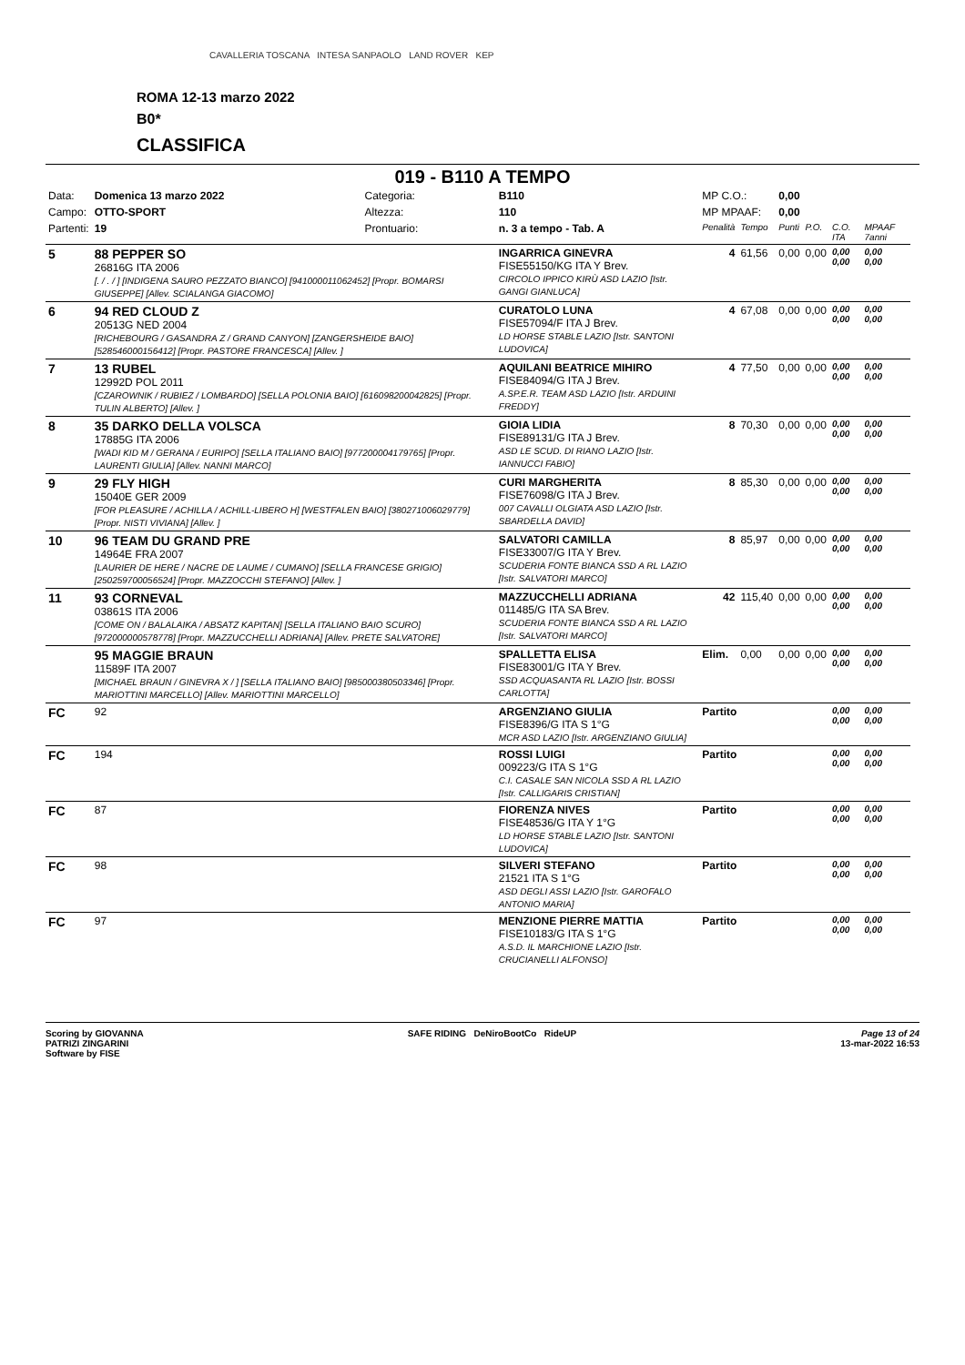CAVALLERIA TOSCANA INTESA SANPAOLO LAND ROVER KEP
ROMA 12-13 marzo 2022
B0*
CLASSIFICA
019 - B110 A TEMPO
| Data: | Domenica 13 marzo 2022 | Categoria: | B110 | MP C.O.: | | 0,00 | | | |
| Campo: | OTTO-SPORT | Altezza: | 110 | MP MPAAF: | | 0,00 | | | |
| Partenti: | 19 | Prontuario: | n. 3 a tempo - Tab. A | Penalità | Tempo | Punti | P.O. | C.O. ITA | MPAAF 7anni |
| 5 | 88 PEPPER SO 26816G ITA 2006 [. / . / ] [INDIGENA SAURO PEZZATO BIANCO] [941000011062452] [Propr. BOMARSI GIUSEPPE] [Allev. SCIALANGA GIACOMO] | | INGARRICA GINEVRA FISE55150/KG ITA Y Brev. CIRCOLO IPPICO KIRÙ ASD LAZIO [Istr. GANGI GIANLUCA] | 4 | 61,56 | 0,00 | 0,00 | 0,00 0,00 | 0,00 0,00 |
| 6 | 94 RED CLOUD Z 20513G NED 2004 [RICHEBOURG / GASANDRA Z / GRAND CANYON] [ZANGERSHEIDE BAIO] [528546000156412] [Propr. PASTORE FRANCESCA] [Allev. ] | | CURATOLO LUNA FISE57094/F ITA J Brev. LD HORSE STABLE LAZIO [Istr. SANTONI LUDOVICA] | 4 | 67,08 | 0,00 | 0,00 | 0,00 0,00 | 0,00 0,00 |
| 7 | 13 RUBEL 12992D POL 2011 [CZAROWNIK / RUBIEZ / LOMBARDO] [SELLA POLONIA BAIO] [616098200042825] [Propr. TULIN ALBERTO] [Allev. ] | | AQUILANI BEATRICE MIHIRO FISE84094/G ITA J Brev. A.SP.E.R. TEAM ASD LAZIO [Istr. ARDUINI FREDDY] | 4 | 77,50 | 0,00 | 0,00 | 0,00 0,00 | 0,00 0,00 |
| 8 | 35 DARKO DELLA VOLSCA 17885G ITA 2006 [WADI KID M / GERANA / EURIPO] [SELLA ITALIANO BAIO] [977200004179765] [Propr. LAURENTI GIULIA] [Allev. NANNI MARCO] | | GIOIA LIDIA FISE89131/G ITA J Brev. ASD LE SCUD. DI RIANO LAZIO [Istr. IANNUCCI FABIO] | 8 | 70,30 | 0,00 | 0,00 | 0,00 0,00 | 0,00 0,00 |
| 9 | 29 FLY HIGH 15040E GER 2009 [FOR PLEASURE / ACHILLA / ACHILL-LIBERO H] [WESTFALEN BAIO] [380271006029779] [Propr. NISTI VIVIANA] [Allev. ] | | CURI MARGHERITA FISE76098/G ITA J Brev. 007 CAVALLI OLGIATA ASD LAZIO [Istr. SBARDELLA DAVID] | 8 | 85,30 | 0,00 | 0,00 | 0,00 0,00 | 0,00 0,00 |
| 10 | 96 TEAM DU GRAND PRE 14964E FRA 2007 [LAURIER DE HERE / NACRE DE LAUME / CUMANO] [SELLA FRANCESE GRIGIO] [250259700056524] [Propr. MAZZOCCHI STEFANO] [Allev. ] | | SALVATORI CAMILLA FISE33007/G ITA Y Brev. SCUDERIA FONTE BIANCA SSD A RL LAZIO [Istr. SALVATORI MARCO] | 8 | 85,97 | 0,00 | 0,00 | 0,00 0,00 | 0,00 0,00 |
| 11 | 93 CORNEVAL 03861S ITA 2006 [COME ON / BALALAIKA / ABSATZ KAPITAN] [SELLA ITALIANO BAIO SCURO] [972000000578778] [Propr. MAZZUCCHELLI ADRIANA] [Allev. PRETE SALVATORE] | | MAZZUCCHELLI ADRIANA 011485/G ITA SA Brev. SCUDERIA FONTE BIANCA SSD A RL LAZIO [Istr. SALVATORI MARCO] | 42 | 115,40 | 0,00 | 0,00 | 0,00 0,00 | 0,00 0,00 |
| | 95 MAGGIE BRAUN 11589F ITA 2007 [MICHAEL BRAUN / GINEVRA X / ] [SELLA ITALIANO BAIO] [985000380503346] [Propr. MARIOTTINI MARCELLO] [Allev. MARIOTTINI MARCELLO] | | SPALLETTA ELISA FISE83001/G ITA Y Brev. SSD ACQUASANTA RL LAZIO [Istr. BOSSI CARLOTTA] | Elim. | 0,00 | 0,00 | 0,00 | 0,00 0,00 | 0,00 0,00 |
| FC | 92 | | ARGENZIANO GIULIA FISE8396/G ITA S 1°G MCR ASD LAZIO [Istr. ARGENZIANO GIULIA] | Partito | | | | 0,00 0,00 | 0,00 0,00 |
| FC | 194 | | ROSSI LUIGI 009223/G ITA S 1°G C.I. CASALE SAN NICOLA SSD A RL LAZIO [Istr. CALLIGARIS CRISTIAN] | Partito | | | | 0,00 0,00 | 0,00 0,00 |
| FC | 87 | | FIORENZA NIVES FISE48536/G ITA Y 1°G LD HORSE STABLE LAZIO [Istr. SANTONI LUDOVICA] | Partito | | | | 0,00 0,00 | 0,00 0,00 |
| FC | 98 | | SILVERI STEFANO 21521 ITA S 1°G ASD DEGLI ASSI LAZIO [Istr. GAROFALO ANTONIO MARIA] | Partito | | | | 0,00 0,00 | 0,00 0,00 |
| FC | 97 | | MENZIONE PIERRE MATTIA FISE10183/G ITA S 1°G A.S.D. IL MARCHIONE LAZIO [Istr. CRUCIANELLI ALFONSO] | Partito | | | | 0,00 0,00 | 0,00 0,00 |
Scoring by GIOVANNA
PATRIZI ZINGARINI
Software by FISE
SAFE RIDING DeNiroBootCo RideUP
Page 13 of 24
13-mar-2022 16:53